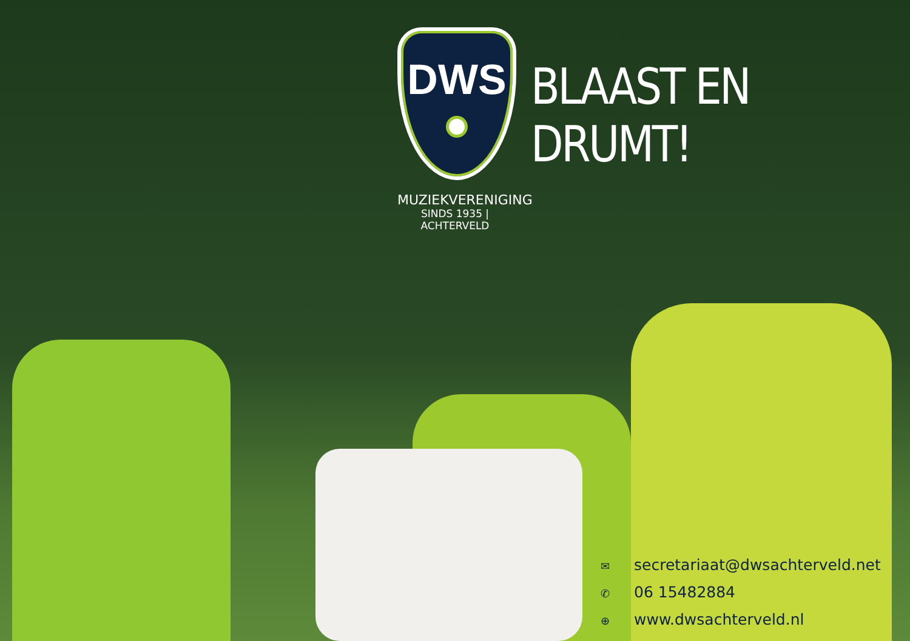DWS
MUZIEKVERENIGING
SINDS 1935 | ACHTERVELD
BLAAST EN DRUMT!
✉ secretariaat@dwsachterveld.net
✆ 06 15482884
⊕ www.dwsachterveld.nl